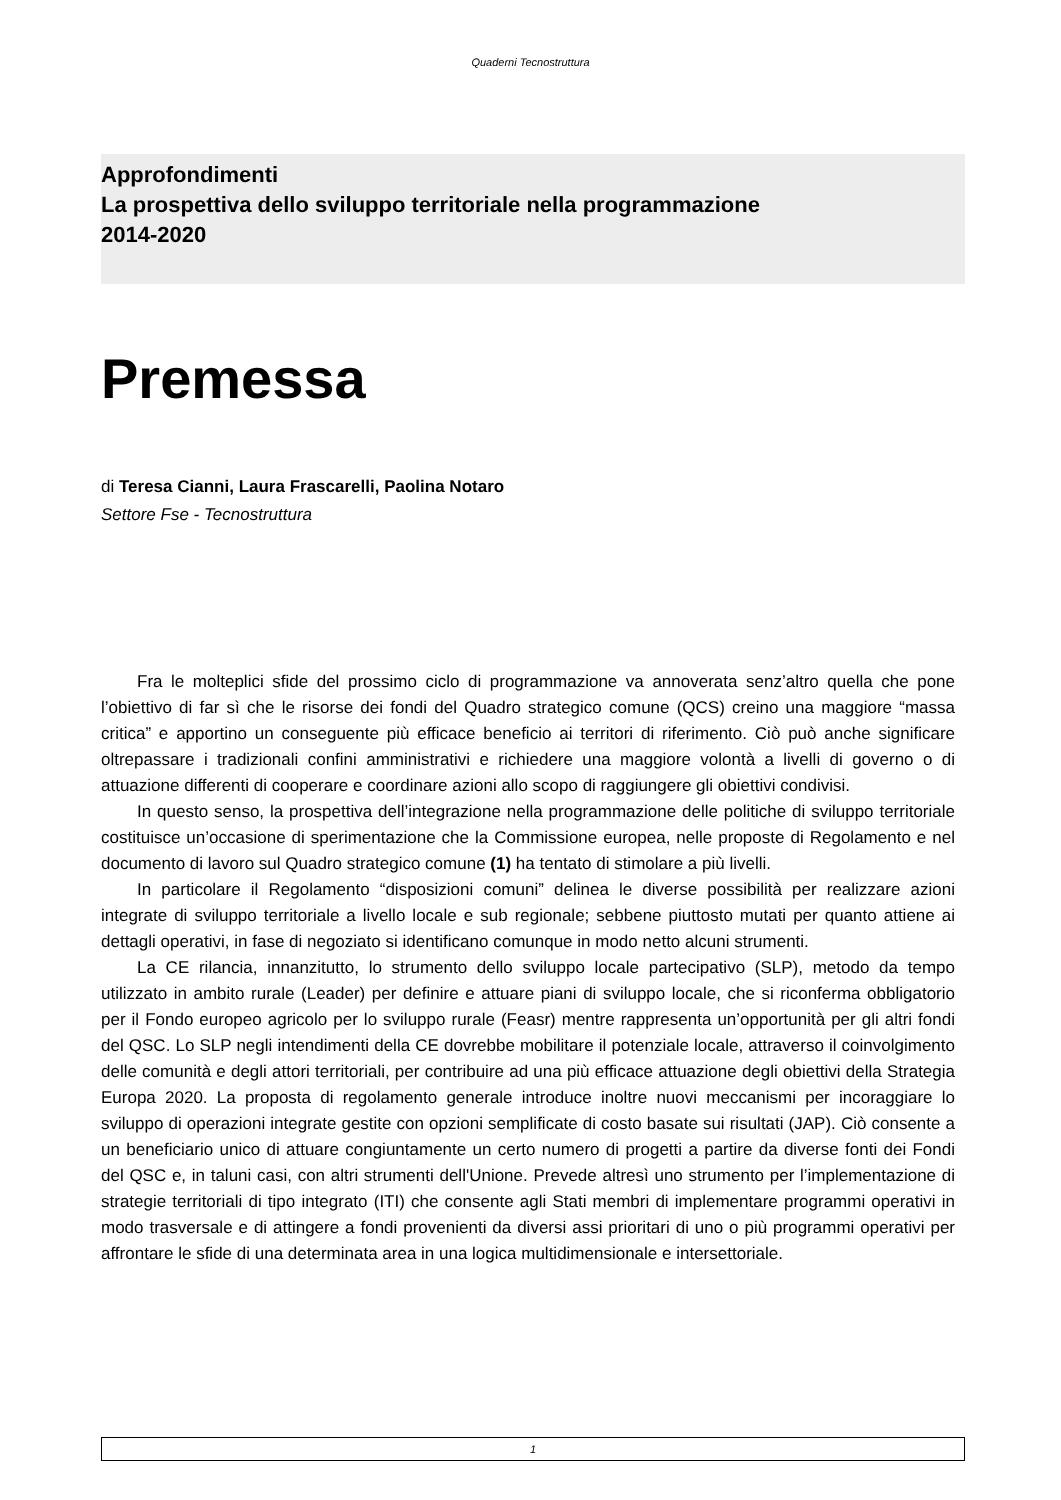Quaderni Tecnostruttura
Approfondimenti
La prospettiva dello sviluppo territoriale nella programmazione
2014-2020
Premessa
di Teresa Cianni, Laura Frascarelli, Paolina Notaro
Settore Fse - Tecnostruttura
Fra le molteplici sfide del prossimo ciclo di programmazione va annoverata senz’altro quella che pone l’obiettivo di far sì che le risorse dei fondi del Quadro strategico comune (QCS) creino una maggiore “massa critica” e apportino un conseguente più efficace beneficio ai territori di riferimento. Ciò può anche significare oltrepassare i tradizionali confini amministrativi e richiedere una maggiore volontà a livelli di governo o di attuazione differenti di cooperare e coordinare azioni allo scopo di raggiungere gli obiettivi condivisi.
In questo senso, la prospettiva dell’integrazione nella programmazione delle politiche di sviluppo territoriale costituisce un’occasione di sperimentazione che la Commissione europea, nelle proposte di Regolamento e nel documento di lavoro sul Quadro strategico comune (1) ha tentato di stimolare a più livelli.
In particolare il Regolamento “disposizioni comuni” delinea le diverse possibilità per realizzare azioni integrate di sviluppo territoriale a livello locale e sub regionale; sebbene piuttosto mutati per quanto attiene ai dettagli operativi, in fase di negoziato si identificano comunque in modo netto alcuni strumenti.
La CE rilancia, innanzitutto, lo strumento dello sviluppo locale partecipativo (SLP), metodo da tempo utilizzato in ambito rurale (Leader) per definire e attuare piani di sviluppo locale, che si riconferma obbligatorio per il Fondo europeo agricolo per lo sviluppo rurale (Feasr) mentre rappresenta un’opportunità per gli altri fondi del QSC. Lo SLP negli intendimenti della CE dovrebbe mobilitare il potenziale locale, attraverso il coinvolgimento delle comunità e degli attori territoriali, per contribuire ad una più efficace attuazione degli obiettivi della Strategia Europa 2020. La proposta di regolamento generale introduce inoltre nuovi meccanismi per incoraggiare lo sviluppo di operazioni integrate gestite con opzioni semplificate di costo basate sui risultati (JAP). Ciò consente a un beneficiario unico di attuare congiuntamente un certo numero di progetti a partire da diverse fonti dei Fondi del QSC e, in taluni casi, con altri strumenti dell'Unione. Prevede altresì uno strumento per l’implementazione di strategie territoriali di tipo integrato (ITI) che consente agli Stati membri di implementare programmi operativi in modo trasversale e di attingere a fondi provenienti da diversi assi prioritari di uno o più programmi operativi per affrontare le sfide di una determinata area in una logica multidimensionale e intersettoriale.
1